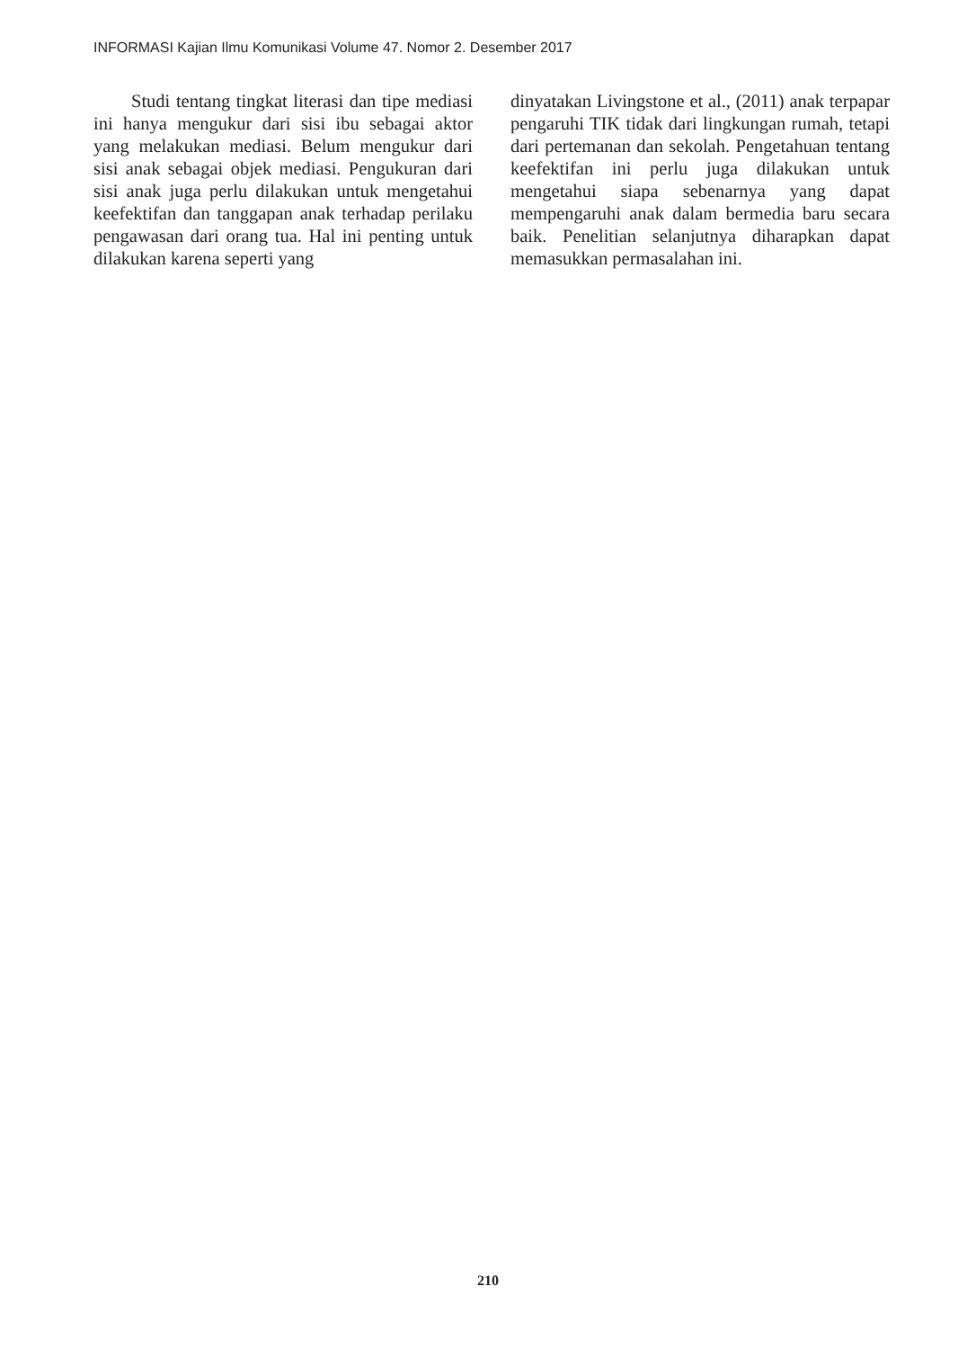INFORMASI Kajian Ilmu Komunikasi Volume 47. Nomor 2. Desember 2017
Studi tentang tingkat literasi dan tipe mediasi ini hanya mengukur dari sisi ibu sebagai aktor yang melakukan mediasi. Belum mengukur dari sisi anak sebagai objek mediasi. Pengukuran dari sisi anak juga perlu dilakukan untuk mengetahui keefektifan dan tanggapan anak terhadap perilaku pengawasan dari orang tua. Hal ini penting untuk dilakukan karena seperti yang
dinyatakan Livingstone et al., (2011) anak terpapar pengaruhi TIK tidak dari lingkungan rumah, tetapi dari pertemanan dan sekolah. Pengetahuan tentang keefektifan ini perlu juga dilakukan untuk mengetahui siapa sebenarnya yang dapat mempengaruhi anak dalam bermedia baru secara baik. Penelitian selanjutnya diharapkan dapat memasukkan permasalahan ini.
210